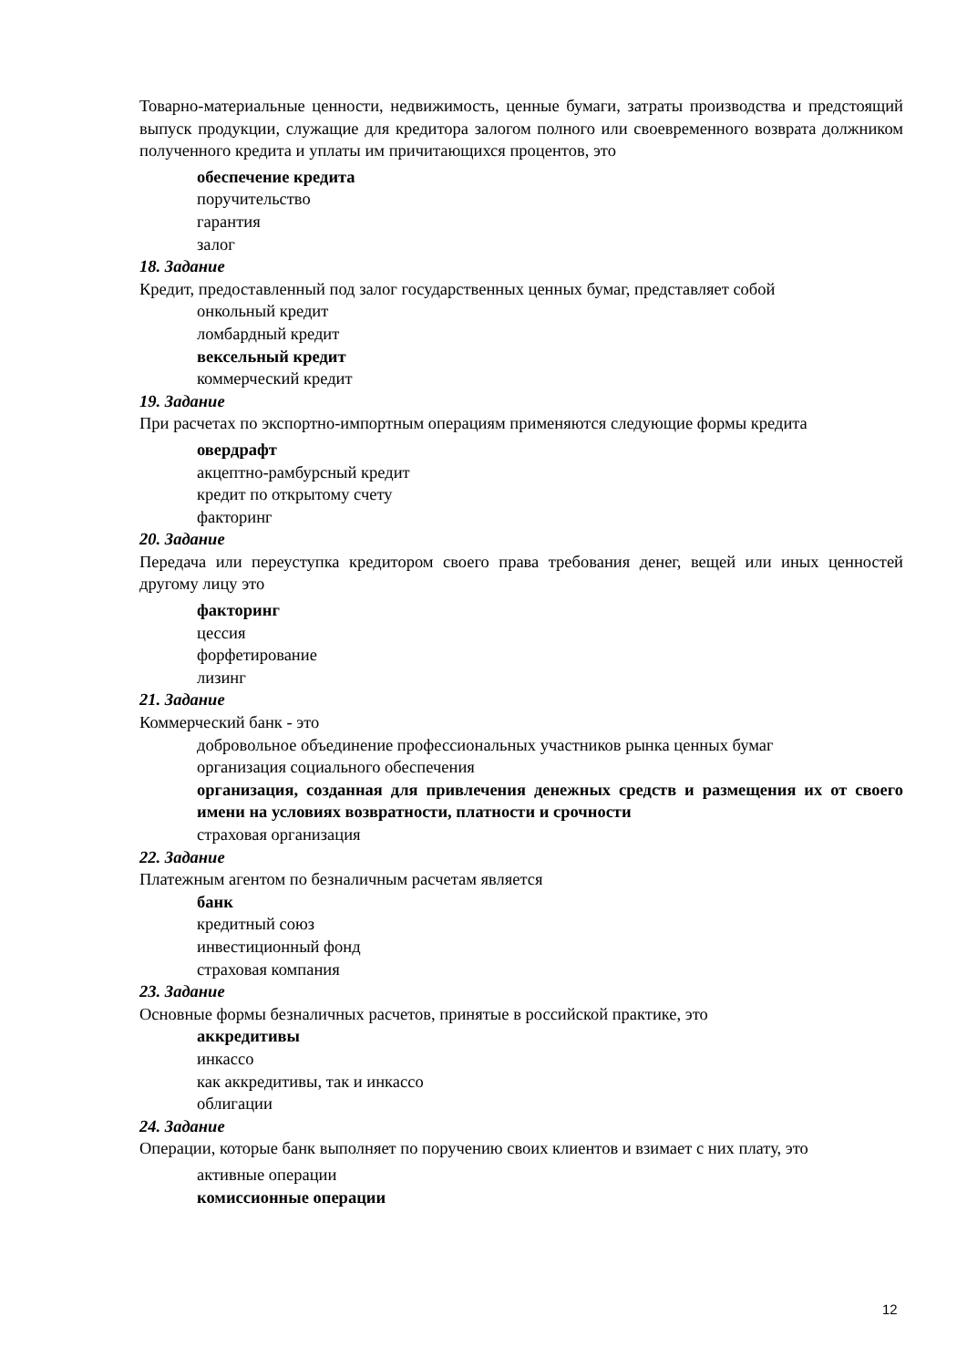Товарно-материальные ценности, недвижимость, ценные бумаги, затраты производства и предстоящий выпуск продукции, служащие для кредитора залогом полного или своевременного возврата должником полученного кредита и уплаты им причитающихся процентов, это
обеспечение кредита
поручительство
гарантия
залог
18. Задание
Кредит, предоставленный под залог государственных ценных бумаг, представляет собой
онкольный кредит
ломбардный кредит
вексельный кредит
коммерческий кредит
19. Задание
При расчетах по экспортно-импортным операциям применяются следующие формы кредита
овердрафт
акцептно-рамбурсный кредит
кредит по открытому счету
факторинг
20. Задание
Передача или переуступка кредитором своего права требования денег, вещей или иных ценностей другому лицу это
факторинг
цессия
форфетирование
лизинг
21. Задание
Коммерческий банк - это
добровольное объединение профессиональных участников рынка ценных бумаг
организация социального обеспечения
организация, созданная для привлечения денежных средств и размещения их от своего имени на условиях возвратности, платности и срочности
страховая организация
22. Задание
Платежным агентом по безналичным расчетам является
банк
кредитный союз
инвестиционный фонд
страховая компания
23. Задание
Основные формы безналичных расчетов, принятые в российской практике, это
аккредитивы
инкассо
как аккредитивы, так и инкассо
облигации
24. Задание
Операции, которые банк выполняет по поручению своих клиентов и взимает с них плату, это
активные операции
комиссионные операции
12